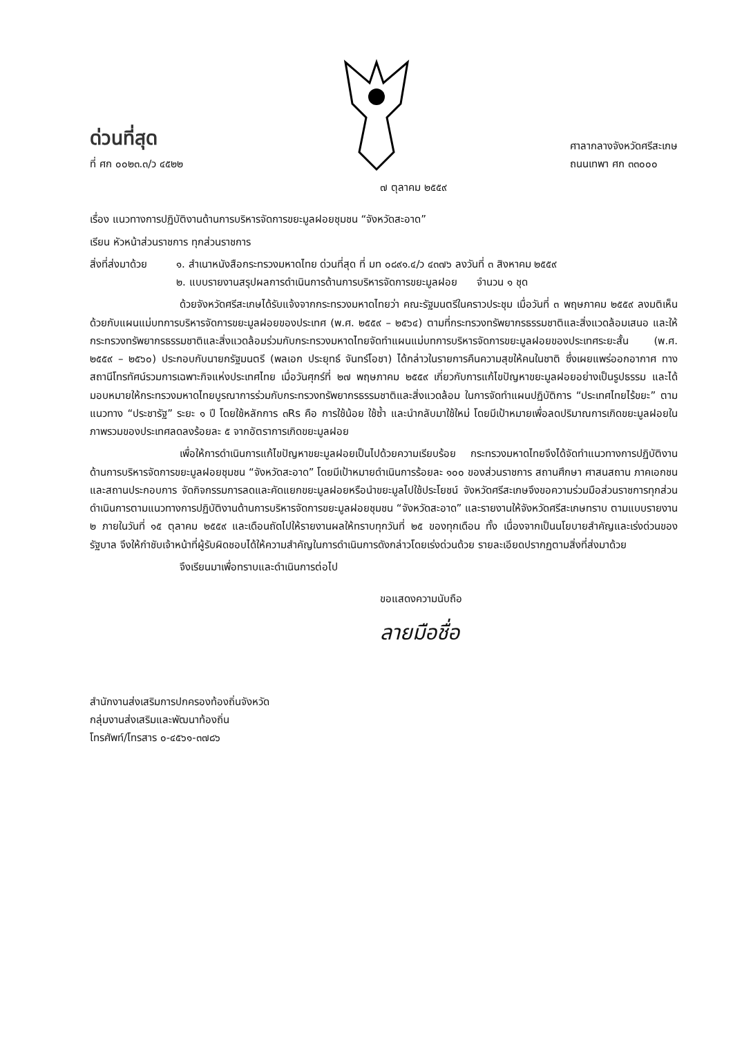ด่วนที่สุด
ที่ ศก ๐๐๒๓.๓/ว ๔๕๒๒
ศาลากลางจังหวัดศรีสะเกษ
ถนนเทพา ศก ๓๓๐๐๐
๗ ตุลาคม ๒๕๕๙
เรื่อง แนวทางการปฏิบัติงานด้านการบริหารจัดการขยะมูลฝอยชุมชน “จังหวัดสะอาด”
เรียน หัวหน้าส่วนราชการ ทุกส่วนราชการ
สิ่งที่ส่งมาด้วย
๑. สำเนาหนังสือกระทรวงมหาดไทย ด่วนที่สุด ที่ มท ๐๘๙๑.๔/ว ๔๓๗๖ ลงวันที่ ๓ สิงหาคม ๒๕๕๙
๒. แบบรายงานสรุปผลการดำเนินการด้านการบริหารจัดการขยะมูลฝอย จำนวน ๑ ชุด
ด้วยจังหวัดศรีสะเกษได้รับแจ้งจากกระทรวงมหาดไทยว่า คณะรัฐมนตรีในคราวประชุม เมื่อวันที่ ๓ พฤษภาคม ๒๕๕๙ ลงมติเห็นด้วยกับแผนแม่บทการบริหารจัดการขยะมูลฝอยของประเทศ (พ.ศ. ๒๕๕๙ – ๒๕๖๔) ตามที่กระทรวงทรัพยากรธรรมชาติและสิ่งแวดล้อมเสนอ และให้กระทรวงทรัพยากรธรรมชาติและสิ่งแวดล้อมร่วมกับกระทรวงมหาดไทยจัดทำแผนแม่บทการบริหารจัดการขยะมูลฝอยของประเทศระยะสั้น (พ.ศ. ๒๕๕๙ – ๒๕๖๐) ประกอบกับนายกรัฐมนตรี (พลเอก ประยุทธ์ จันทร์โอชา) ได้กล่าวในรายการคืนความสุขให้คนในชาติ ซึ่งเผยแพร่ออกอากาศ ทางสถานีโทรทัศน์รวมการเฉพาะกิจแห่งประเทศไทย เมื่อวันศุกร์ที่ ๒๗ พฤษภาคม ๒๕๕๙ เกี่ยวกับการแก้ไขปัญหาขยะมูลฝอยอย่างเป็นรูปธรรม และได้มอบหมายให้กระทรวงมหาดไทยบูรณาการร่วมกับกระทรวงทรัพยากรธรรมชาติและสิ่งแวดล้อม ในการจัดทำแผนปฏิบัติการ “ประเทศไทยไร้ขยะ” ตามแนวทาง “ประชารัฐ” ระยะ ๑ ปี โดยใช้หลักการ ๓Rs คือ การใช้น้อย ใช้ซ้ำ และนำกลับมาใช้ใหม่ โดยมีเป้าหมายเพื่อลดปริมาณการเกิดขยะมูลฝอยในภาพรวมของประเทศลดลงร้อยละ ๕ จากอัตราการเกิดขยะมูลฝอย
เพื่อให้การดำเนินการแก้ไขปัญหาขยะมูลฝอยเป็นไปด้วยความเรียบร้อย กระทรวงมหาดไทยจึงได้จัดทำแนวทางการปฏิบัติงานด้านการบริหารจัดการขยะมูลฝอยชุมชน “จังหวัดสะอาด” โดยมีเป้าหมายดำเนินการร้อยละ ๑๐๐ ของส่วนราชการ สถานศึกษา ศาสนสถาน ภาคเอกชน และสถานประกอบการ จัดกิจกรรมการลดและคัดแยกขยะมูลฝอยหรือนำขยะมูลไปใช้ประโยชน์ จังหวัดศรีสะเกษจึงขอความร่วมมือส่วนราชการทุกส่วน ดำเนินการตามแนวทางการปฏิบัติงานด้านการบริหารจัดการขยะมูลฝอยชุมชน “จังหวัดสะอาด” และรายงานให้จังหวัดศรีสะเกษทราบ ตามแบบรายงาน ๒ ภายในวันที่ ๑๕ ตุลาคม ๒๕๕๙ และเดือนถัดไปให้รายงานผลให้ทราบทุกวันที่ ๒๕ ของทุกเดือน ทั้ง เนื่องจากเป็นนโยบายสำคัญและเร่งด่วนของรัฐบาล จึงให้กำชับเจ้าหน้าที่ผู้รับผิดชอบได้ให้ความสำคัญในการดำเนินการดังกล่าวโดยเร่งด่วนด้วย รายละเอียดปรากฏตามสิ่งที่ส่งมาด้วย
จึงเรียนมาเพื่อทราบและดำเนินการต่อไป
ขอแสดงความนับถือ
ลายมือชื่อ
สำนักงานส่งเสริมการปกครองท้องถิ่นจังหวัด
กลุ่มงานส่งเสริมและพัฒนาท้องถิ่น
โทรศัพท์/โทรสาร ๐-๔๕๖๑-๓๗๘๖